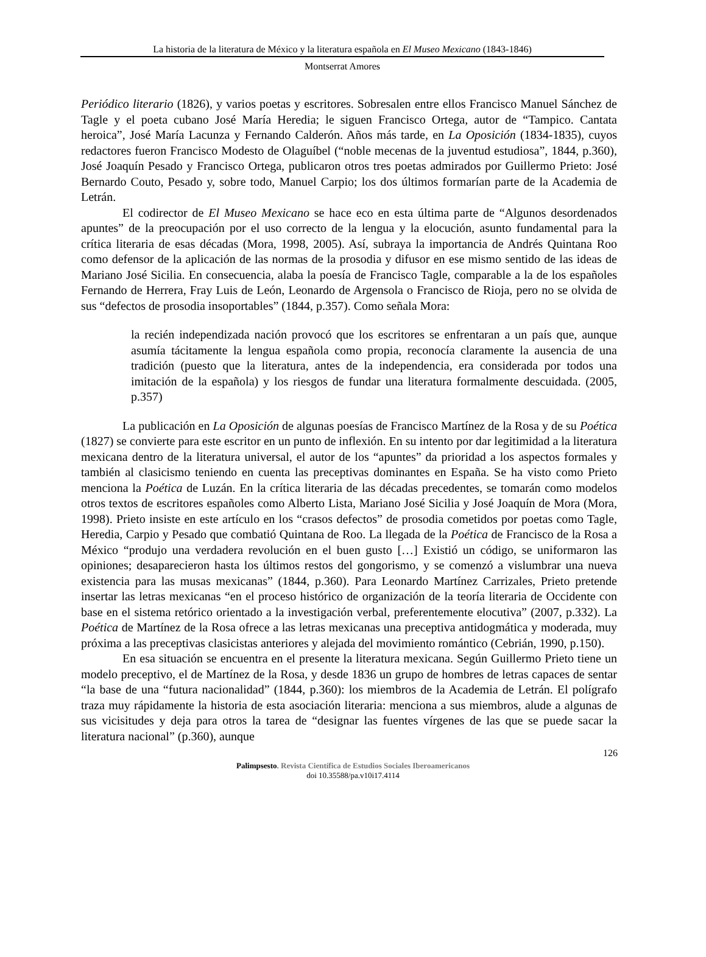La historia de la literatura de México y la literatura española en El Museo Mexicano (1843-1846)
Montserrat Amores
Periódico literario (1826), y varios poetas y escritores. Sobresalen entre ellos Francisco Manuel Sánchez de Tagle y el poeta cubano José María Heredia; le siguen Francisco Ortega, autor de “Tampico. Cantata heroica”, José María Lacunza y Fernando Calderón. Años más tarde, en La Oposición (1834-1835), cuyos redactores fueron Francisco Modesto de Olaguíbel (“noble mecenas de la juventud estudiosa”, 1844, p.360), José Joaquín Pesado y Francisco Ortega, publicaron otros tres poetas admirados por Guillermo Prieto: José Bernardo Couto, Pesado y, sobre todo, Manuel Carpio; los dos últimos formarían parte de la Academia de Letrán.
El codirector de El Museo Mexicano se hace eco en esta última parte de “Algunos desordenados apuntes” de la preocupación por el uso correcto de la lengua y la elocución, asunto fundamental para la crítica literaria de esas décadas (Mora, 1998, 2005). Así, subraya la importancia de Andrés Quintana Roo como defensor de la aplicación de las normas de la prosodia y difusor en ese mismo sentido de las ideas de Mariano José Sicilia. En consecuencia, alaba la poesía de Francisco Tagle, comparable a la de los españoles Fernando de Herrera, Fray Luis de León, Leonardo de Argensola o Francisco de Rioja, pero no se olvida de sus “defectos de prosodia insoportables” (1844, p.357). Como señala Mora:
la recién independizada nación provocó que los escritores se enfrentaran a un país que, aunque asumía tácitamente la lengua española como propia, reconocía claramente la ausencia de una tradición (puesto que la literatura, antes de la independencia, era considerada por todos una imitación de la española) y los riesgos de fundar una literatura formalmente descuidada. (2005, p.357)
La publicación en La Oposición de algunas poesías de Francisco Martínez de la Rosa y de su Poética (1827) se convierte para este escritor en un punto de inflexión. En su intento por dar legitimidad a la literatura mexicana dentro de la literatura universal, el autor de los “apuntes” da prioridad a los aspectos formales y también al clasicismo teniendo en cuenta las preceptivas dominantes en España. Se ha visto como Prieto menciona la Poética de Luzán. En la crítica literaria de las décadas precedentes, se tomarán como modelos otros textos de escritores españoles como Alberto Lista, Mariano José Sicilia y José Joaquín de Mora (Mora, 1998). Prieto insiste en este artículo en los “crasos defectos” de prosodia cometidos por poetas como Tagle, Heredia, Carpio y Pesado que combatió Quintana de Roo. La llegada de la Poética de Francisco de la Rosa a México “produjo una verdadera revolución en el buen gusto […] Existió un código, se uniformaron las opiniones; desaparecieron hasta los últimos restos del gongorismo, y se comenzó a vislumbrar una nueva existencia para las musas mexicanas” (1844, p.360). Para Leonardo Martínez Carrizales, Prieto pretende insertar las letras mexicanas “en el proceso histórico de organización de la teoría literaria de Occidente con base en el sistema retórico orientado a la investigación verbal, preferentemente elocutiva” (2007, p.332). La Poética de Martínez de la Rosa ofrece a las letras mexicanas una preceptiva antidogmática y moderada, muy próxima a las preceptivas clasicistas anteriores y alejada del movimiento romántico (Cebrián, 1990, p.150).
En esa situación se encuentra en el presente la literatura mexicana. Según Guillermo Prieto tiene un modelo preceptivo, el de Martínez de la Rosa, y desde 1836 un grupo de hombres de letras capaces de sentar “la base de una “futura nacionalidad” (1844, p.360): los miembros de la Academia de Letrán. El polígrafo traza muy rápidamente la historia de esta asociación literaria: menciona a sus miembros, alude a algunas de sus vicisitudes y deja para otros la tarea de “designar las fuentes vírgenes de las que se puede sacar la literatura nacional” (p.360), aunque
126
Palimpsesto. Revista Científica de Estudios Sociales Iberoamericanos
doi 10.35588/pa.v10i17.4114